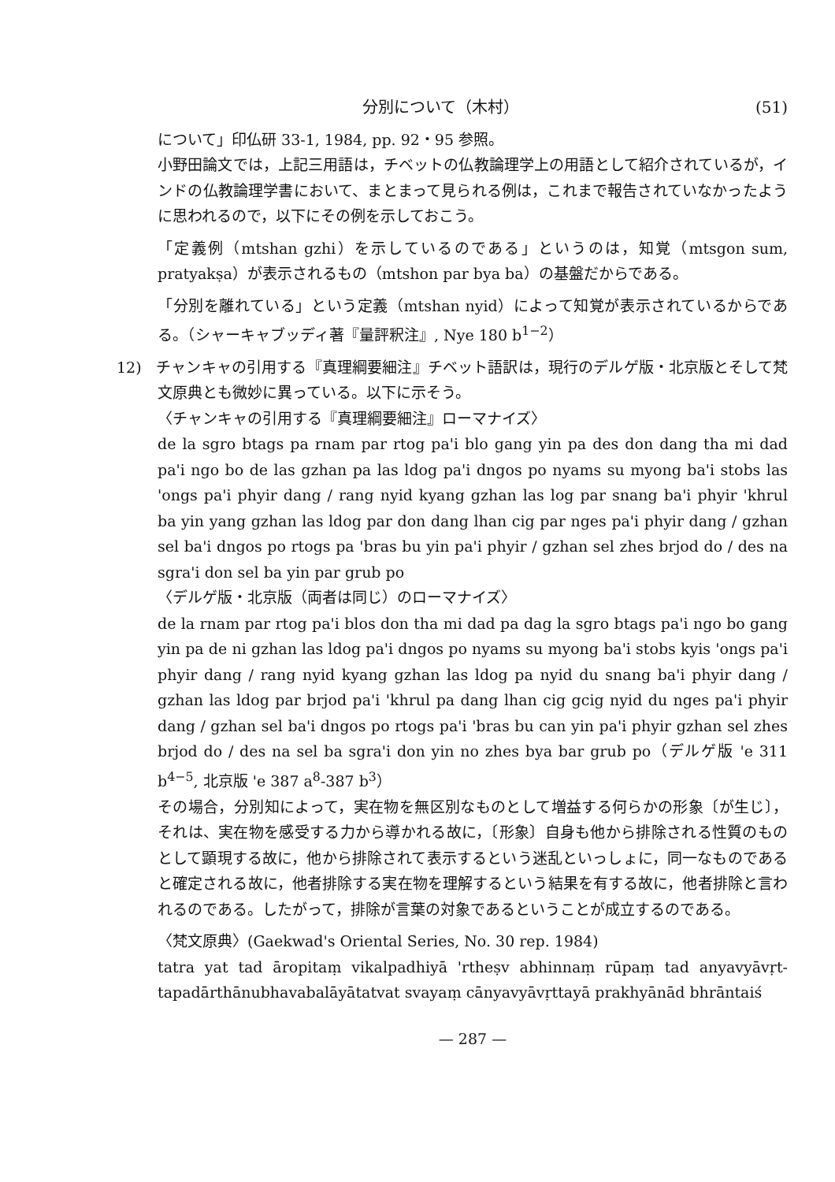分別について（木村） (51)
について」印仏研 33-1, 1984, pp. 92・95 参照。
小野田論文では，上記三用語は，チベットの仏教論理学上の用語として紹介されているが，インドの仏教論理学書において、まとまって見られる例は，これまで報告されていなかったように思われるので，以下にその例を示しておこう。
「定義例（mtshan gzhi）を示しているのである」というのは，知覚（mtsgon sum, pratyakṣa）が表示されるもの（mtshon par bya ba）の基盤だからである。
「分別を離れている」という定義（mtshan nyid）によって知覚が表示されているからである。（シャーキャブッディ著『量評釈注』, Nye 180 b<sup>1−2</sup>）
12) チャンキャの引用する『真理綱要細注』チベット語訳は，現行のデルゲ版・北京版とそして梵文原典とも微妙に異っている。以下に示そう。
〈チャンキャの引用する『真理綱要細注』ローマナイズ〉
de la sgro btags pa rnam par rtog pa'i blo gang yin pa des don dang tha mi dad pa'i ngo bo de las gzhan pa las ldog pa'i dngos po nyams su myong ba'i stobs las 'ongs pa'i phyir dang / rang nyid kyang gzhan las log par snang ba'i phyir 'khrul ba yin yang gzhan las ldog par don dang lhan cig par nges pa'i phyir dang / gzhan sel ba'i dngos po rtogs pa 'bras bu yin pa'i phyir / gzhan sel zhes brjod do / des na sgra'i don sel ba yin par grub po
〈デルゲ版・北京版（両者は同じ）のローマナイズ〉
de la rnam par rtog pa'i blos don tha mi dad pa dag la sgro btags pa'i ngo bo gang yin pa de ni gzhan las ldog pa'i dngos po nyams su myong ba'i stobs kyis 'ongs pa'i phyir dang / rang nyid kyang gzhan las ldog pa nyid du snang ba'i phyir dang / gzhan las ldog par brjod pa'i 'khrul pa dang lhan cig gcig nyid du nges pa'i phyir dang / gzhan sel ba'i dngos po rtogs pa'i 'bras bu can yin pa'i phyir gzhan sel zhes brjod do / des na sel ba sgra'i don yin no zhes bya bar grub po（デルゲ版 'e 311 b<sup>4−5</sup>, 北京版 'e 387 a<sup>8</sup>-387 b<sup>3</sup>）
その場合，分別知によって，実在物を無区別なものとして増益する何らかの形象〔が生じ〕，それは、実在物を感受する力から導かれる故に，〔形象〕自身も他から排除される性質のものとして顕現する故に，他から排除されて表示するという迷乱といっしょに，同一なものであると確定される故に，他者排除する実在物を理解するという結果を有する故に，他者排除と言われるのである。したがって，排除が言葉の対象であるということが成立するのである。
〈梵文原典〉(Gaekwad's Oriental Series, No. 30 rep. 1984)
tatra yat tad āropitaṃ vikalpadhiyā 'rtheṣv abhinnaṃ rūpaṃ tad anyavyāvṛt-tapadārthānubhavabalāyātatvat svayaṃ cānyavyāvṛttayā prakhyānād bhrāntaiś
— 287 —